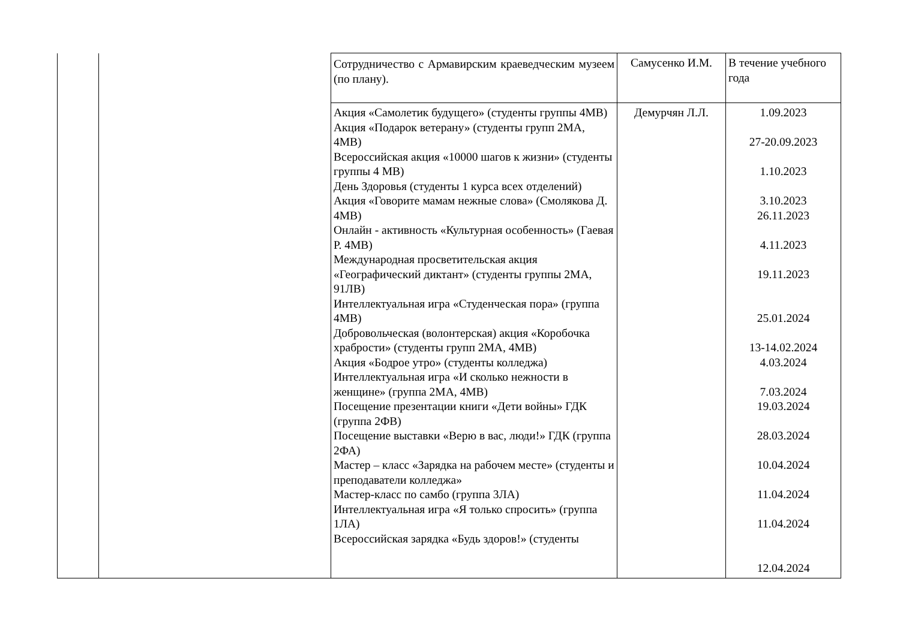| | | Сотрудничество с Армавирским краеведческим музеем (по плану). | Самусенко И.М. | В течение учебного года |
| | | Акция «Самолетик будущего» (студенты группы 4МВ) Акция «Подарок ветерану» (студенты групп 2МА, 4МВ) Всероссийская акция «10000 шагов к жизни» (студенты группы 4 МВ) День Здоровья (студенты 1 курса всех отделений) Акция «Говорите мамам нежные слова» (Смолякова Д. 4МВ) Онлайн - активность «Культурная особенность» (Гаевая Р. 4МВ) Международная просветительская акция «Географический диктант» (студенты группы 2МА, 91ЛВ) Интеллектуальная игра «Студенческая пора» (группа 4МВ) Добровольческая (волонтерская) акция «Коробочка храбрости» (студенты групп 2МА, 4МВ) Акция «Бодрое утро» (студенты колледжа) Интеллектуальная игра «И сколько нежности в женщине» (группа 2МА, 4МВ) Посещение презентации книги «Дети войны» ГДК (группа 2ФВ) Посещение выставки «Верю в вас, люди!» ГДК (группа 2ФА) Мастер – класс «Зарядка на рабочем месте» (студенты и преподаватели колледжа» Мастер-класс по самбо (группа 3ЛА) Интеллектуальная игра «Я только спросить» (группа 1ЛА) Всероссийская зарядка «Будь здоров!» (студенты | Демурчян Л.Л. | 1.09.2023 27-20.09.2023 1.10.2023 3.10.2023 26.11.2023 4.11.2023 19.11.2023 25.01.2024 13-14.02.2024 4.03.2024 7.03.2024 19.03.2024 28.03.2024 10.04.2024 11.04.2024 11.04.2024 12.04.2024 |